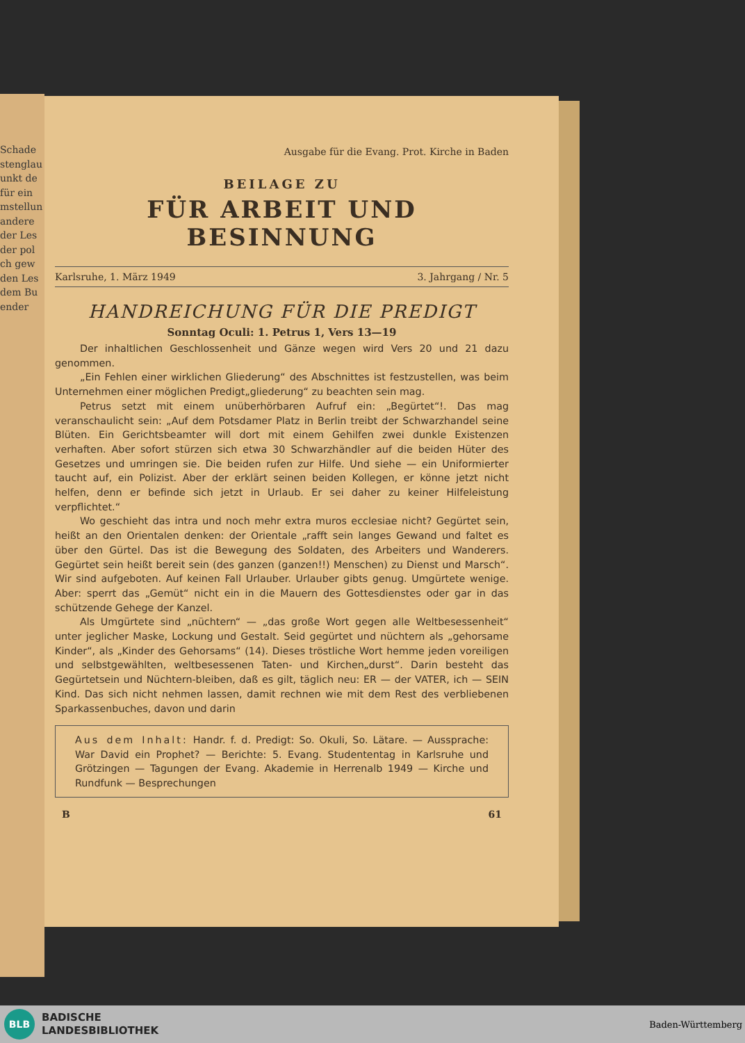Schade
stenglau
unkt de
für ein
mstellun
andere
der Les
der pol
ch gew
den Les
dem Bu
ender
Ausgabe für die Evang. Prot. Kirche in Baden
BEILAGE ZU
FÜR ARBEIT UND BESINNUNG
Karlsruhe, 1. März 1949 3. Jahrgang / Nr. 5
HANDREICHUNG FÜR DIE PREDIGT
Sonntag Oculi: 1. Petrus 1, Vers 13—19
Der inhaltlichen Geschlossenheit und Gänze wegen wird Vers 20 und 21 dazu genommen.
„Ein Fehlen einer wirklichen Gliederung“ des Abschnittes ist festzustellen, was beim Unternehmen einer möglichen Predigt„gliederung“ zu beachten sein mag.
Petrus setzt mit einem unüberhörbaren Aufruf ein: „Begürtet“!. Das mag veranschaulicht sein: „Auf dem Potsdamer Platz in Berlin treibt der Schwarzhandel seine Blüten. Ein Gerichtsbeamter will dort mit einem Gehilfen zwei dunkle Existenzen verhaften. Aber sofort stürzen sich etwa 30 Schwarzhändler auf die beiden Hüter des Gesetzes und umringen sie. Die beiden rufen zur Hilfe. Und siehe — ein Uniformierter taucht auf, ein Polizist. Aber der erklärt seinen beiden Kollegen, er könne jetzt nicht helfen, denn er befinde sich jetzt in Urlaub. Er sei daher zu keiner Hilfeleistung verpflichtet.“
Wo geschieht das intra und noch mehr extra muros ecclesiae nicht? Gegürtet sein, heißt an den Orientalen denken: der Orientale „rafft sein langes Gewand und faltet es über den Gürtel. Das ist die Bewegung des Soldaten, des Arbeiters und Wanderers. Gegürtet sein heißt bereit sein (des ganzen (ganzen!!) Menschen) zu Dienst und Marsch“. Wir sind aufgeboten. Auf keinen Fall Urlauber. Urlauber gibts genug. Umgürtete wenige. Aber: sperrt das „Gemüt“ nicht ein in die Mauern des Gottesdienstes oder gar in das schützende Gehege der Kanzel.
Als Umgürtete sind „nüchtern“ — „das große Wort gegen alle Weltbesessenheit“ unter jeglicher Maske, Lockung und Gestalt. Seid gegürtet und nüchtern als „gehorsame Kinder“, als „Kinder des Gehorsams“ (14). Dieses tröstliche Wort hemme jeden voreiligen und selbstgewählten, weltbesessenen Taten- und Kirchen„durst“. Darin besteht das Gegürtetsein und Nüchtern-bleiben, daß es gilt, täglich neu: ER — der VATER, ich — SEIN Kind. Das sich nicht nehmen lassen, damit rechnen wie mit dem Rest des verbliebenen Sparkassenbuches, davon und darin
Aus dem Inhalt: Handr. f. d. Predigt: So. Okuli, So. Lätare. — Aussprache: War David ein Prophet? — Berichte: 5. Evang. Studententag in Karlsruhe und Grötzingen — Tagungen der Evang. Akademie in Herrenalb 1949 — Kirche und Rundfunk — Besprechungen
B 61
BLB
BADISCHE
LANDESBIBLIOTHEK
Baden-Württemberg